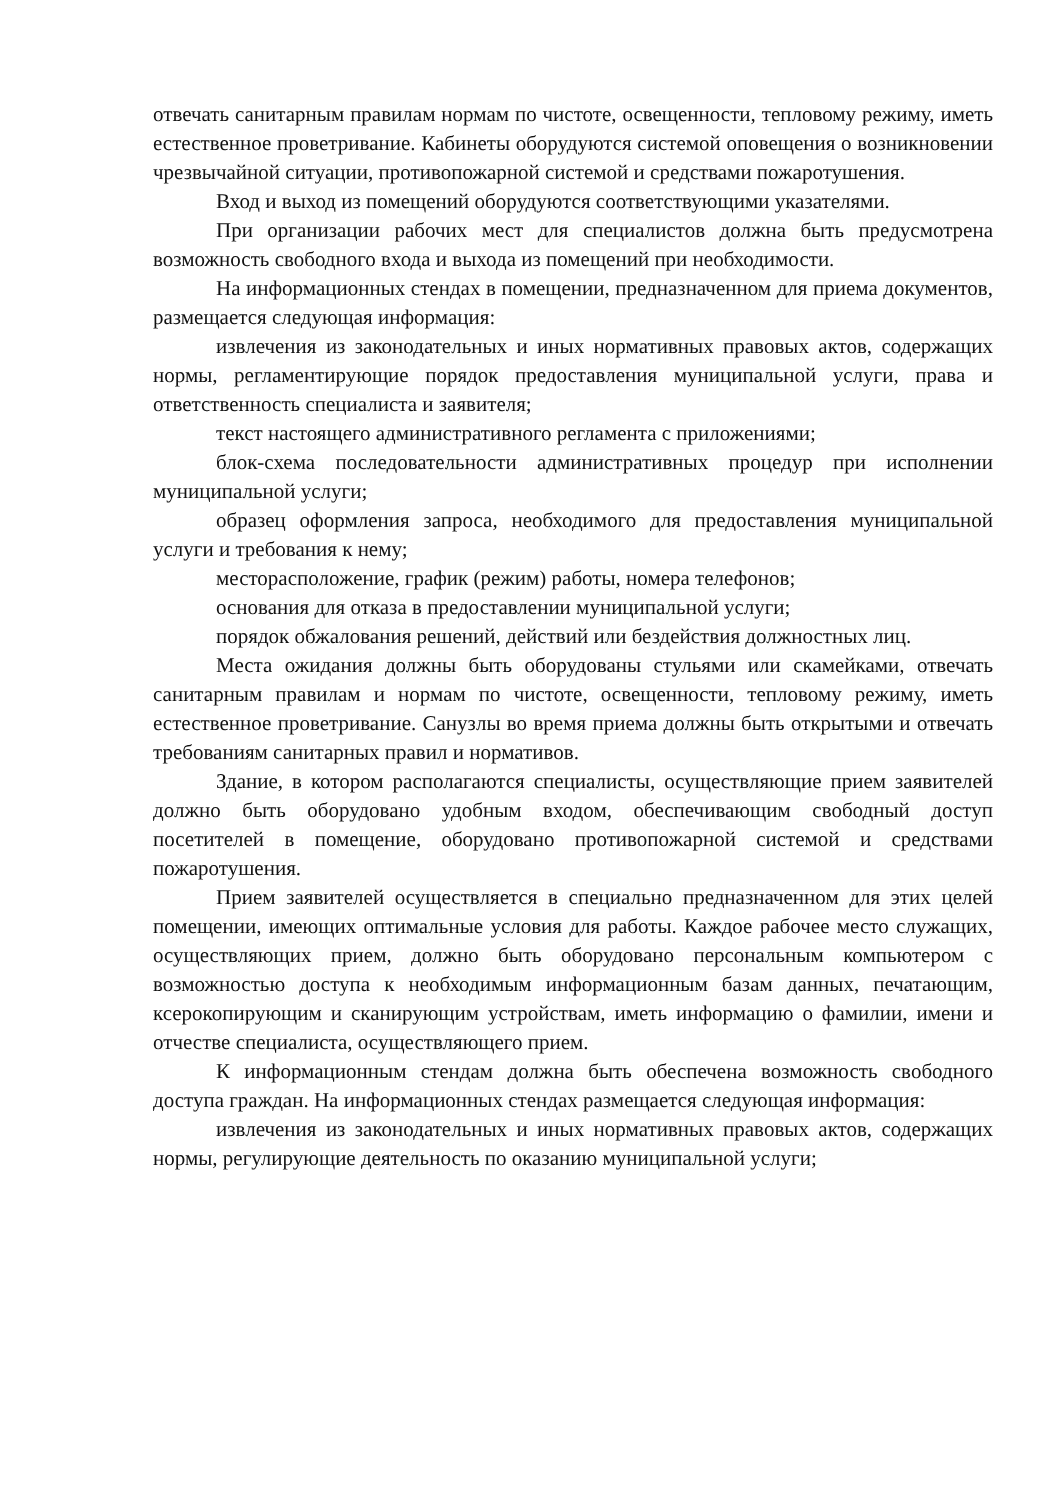отвечать санитарным правилам нормам по чистоте, освещенности, тепловому режиму, иметь естественное проветривание. Кабинеты оборудуются системой оповещения о возникновении чрезвычайной ситуации, противопожарной системой и средствами пожаротушения.
Вход и выход из помещений оборудуются соответствующими указателями.
При организации рабочих мест для специалистов должна быть предусмотрена возможность свободного входа и выхода из помещений при необходимости.
На информационных стендах в помещении, предназначенном для приема документов, размещается следующая информация:
извлечения из законодательных и иных нормативных правовых актов, содержащих нормы, регламентирующие порядок предоставления муниципальной услуги, права и ответственность специалиста и заявителя;
текст настоящего административного регламента с приложениями;
блок-схема последовательности административных процедур при исполнении муниципальной услуги;
образец оформления запроса, необходимого для предоставления муниципальной услуги и требования к нему;
месторасположение, график (режим) работы, номера телефонов;
основания для отказа в предоставлении муниципальной услуги;
порядок обжалования решений, действий или бездействия должностных лиц.
Места ожидания должны быть оборудованы стульями или скамейками, отвечать санитарным правилам и нормам по чистоте, освещенности, тепловому режиму, иметь естественное проветривание. Санузлы во время приема должны быть открытыми и отвечать требованиям санитарных правил и нормативов.
Здание, в котором располагаются специалисты, осуществляющие прием заявителей должно быть оборудовано удобным входом, обеспечивающим свободный доступ посетителей в помещение, оборудовано противопожарной системой и средствами пожаротушения.
Прием заявителей осуществляется в специально предназначенном для этих целей помещении, имеющих оптимальные условия для работы. Каждое рабочее место служащих, осуществляющих прием, должно быть оборудовано персональным компьютером с возможностью доступа к необходимым информационным базам данных, печатающим, ксерокопирующим и сканирующим устройствам, иметь информацию о фамилии, имени и отчестве специалиста, осуществляющего прием.
К информационным стендам должна быть обеспечена возможность свободного доступа граждан. На информационных стендах размещается следующая информация:
извлечения из законодательных и иных нормативных правовых актов, содержащих нормы, регулирующие деятельность по оказанию муниципальной услуги;